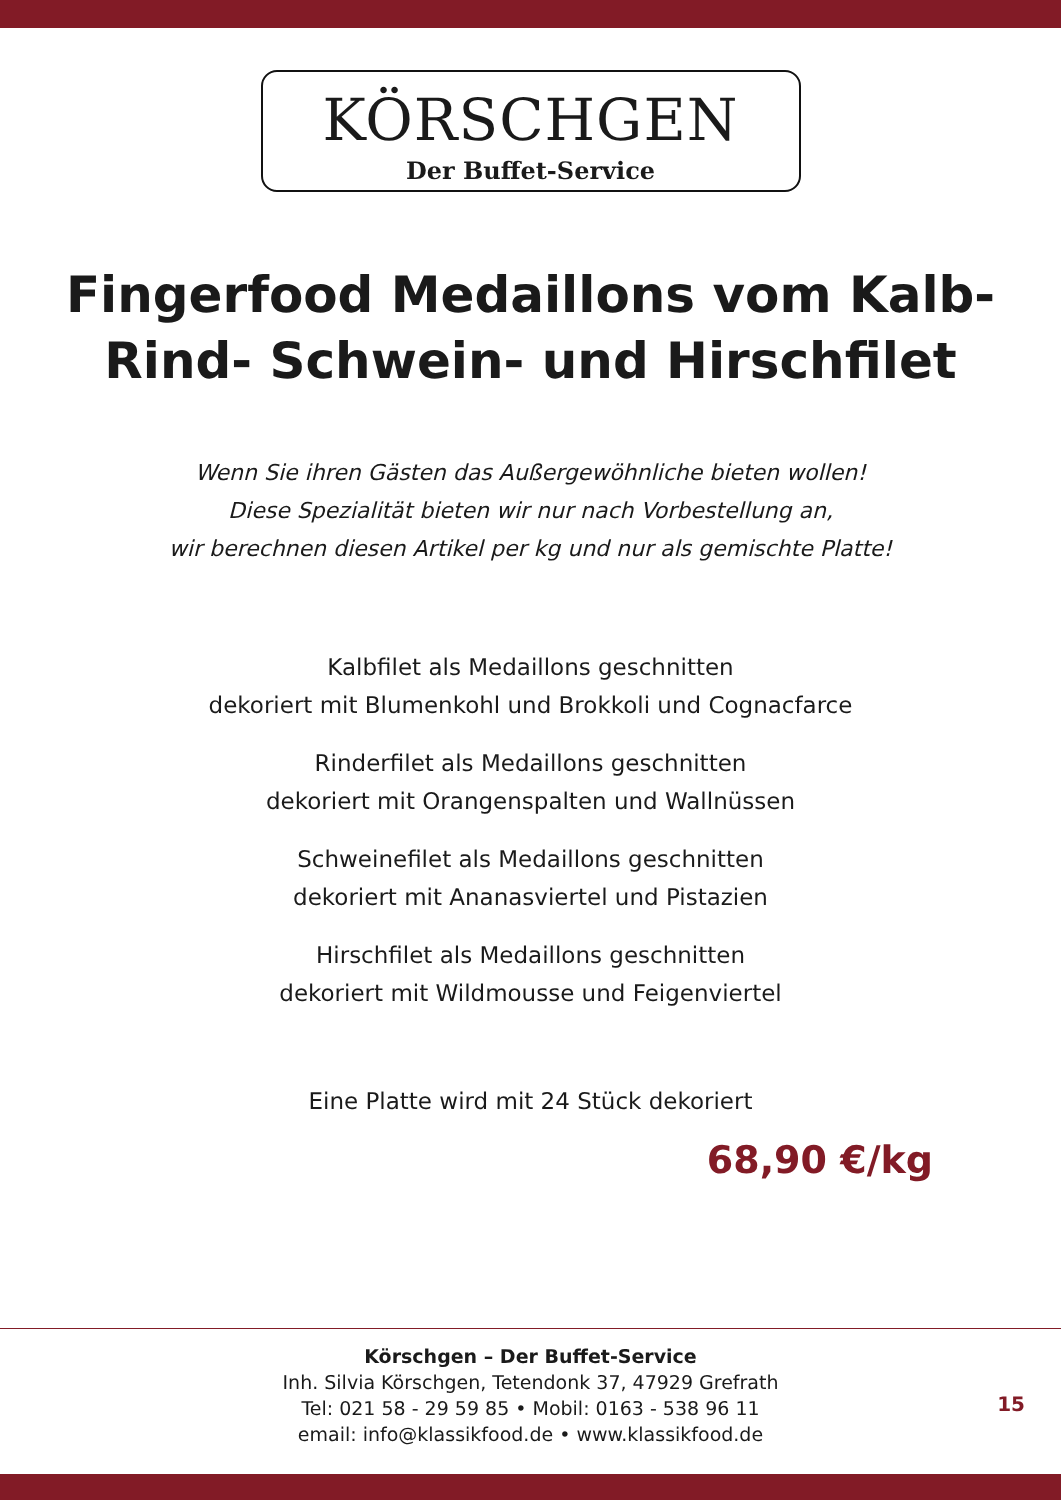KÖRSCHGEN
Der Buffet-Service
Fingerfood Medaillons vom Kalb-
Rind- Schwein- und Hirschfilet
Wenn Sie ihren Gästen das Außergewöhnliche bieten wollen!
Diese Spezialität bieten wir nur nach Vorbestellung an,
wir berechnen diesen Artikel per kg und nur als gemischte Platte!
Kalbfilet als Medaillons geschnitten
dekoriert mit Blumenkohl und Brokkoli und Cognacfarce
Rinderfilet als Medaillons geschnitten
dekoriert mit Orangenspalten und Wallnüssen
Schweinefilet als Medaillons geschnitten
dekoriert mit Ananasviertel und Pistazien
Hirschfilet als Medaillons geschnitten
dekoriert mit Wildmousse und Feigenviertel
Eine Platte wird mit 24 Stück dekoriert
68,90 €/kg
Körschgen – Der Buffet-Service
Inh. Silvia Körschgen, Tetendonk 37, 47929 Grefrath
Tel: 021 58 - 29 59 85 • Mobil: 0163 - 538 96 11
email: info@klassikfood.de • www.klassikfood.de
15